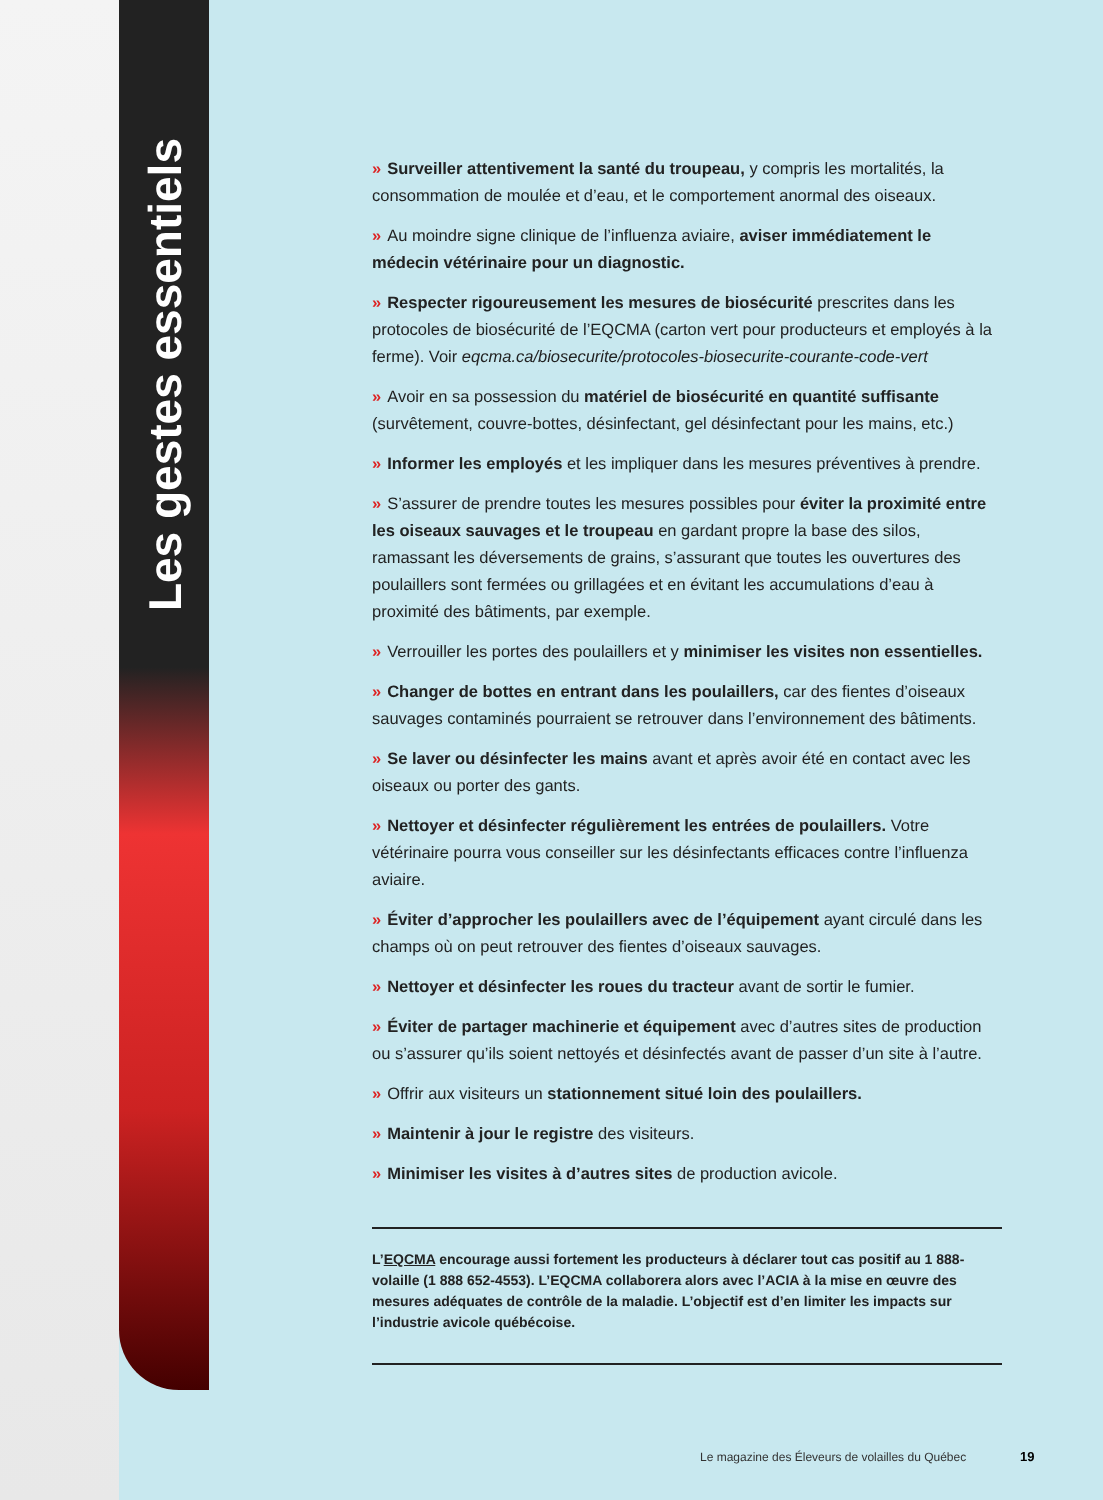Les gestes essentiels
» Surveiller attentivement la santé du troupeau, y compris les mortalités, la consommation de moulée et d’eau, et le comportement anormal des oiseaux.
» Au moindre signe clinique de l’influenza aviaire, aviser immédiatement le médecin vétérinaire pour un diagnostic.
» Respecter rigoureusement les mesures de biosécurité prescrites dans les protocoles de biosécurité de l’EQCMA (carton vert pour producteurs et employés à la ferme). Voir eqcma.ca/biosecurite/protocoles-biosecurite-courante-code-vert
» Avoir en sa possession du matériel de biosécurité en quantité suffisante (survêtement, couvre-bottes, désinfectant, gel désinfectant pour les mains, etc.)
» Informer les employés et les impliquer dans les mesures préventives à prendre.
» S’assurer de prendre toutes les mesures possibles pour éviter la proximité entre les oiseaux sauvages et le troupeau en gardant propre la base des silos, ramassant les déversements de grains, s’assurant que toutes les ouvertures des poulaillers sont fermées ou grillagées et en évitant les accumulations d’eau à proximité des bâtiments, par exemple.
» Verrouiller les portes des poulaillers et y minimiser les visites non essentielles.
» Changer de bottes en entrant dans les poulaillers, car des fientes d’oiseaux sauvages contaminés pourraient se retrouver dans l’environnement des bâtiments.
» Se laver ou désinfecter les mains avant et après avoir été en contact avec les oiseaux ou porter des gants.
» Nettoyer et désinfecter régulièrement les entrées de poulaillers. Votre vétérinaire pourra vous conseiller sur les désinfectants efficaces contre l’influenza aviaire.
» Éviter d’approcher les poulaillers avec de l’équipement ayant circulé dans les champs où on peut retrouver des fientes d’oiseaux sauvages.
» Nettoyer et désinfecter les roues du tracteur avant de sortir le fumier.
» Éviter de partager machinerie et équipement avec d’autres sites de production ou s’assurer qu’ils soient nettoyés et désinfectés avant de passer d’un site à l’autre.
» Offrir aux visiteurs un stationnement situé loin des poulaillers.
» Maintenir à jour le registre des visiteurs.
» Minimiser les visites à d’autres sites de production avicole.
L’EQCMA encourage aussi fortement les producteurs à déclarer tout cas positif au 1 888-volaille (1 888 652-4553). L’EQCMA collaborera alors avec l’ACIA à la mise en œuvre des mesures adéquates de contrôle de la maladie. L’objectif est d’en limiter les impacts sur l’industrie avicole québécoise.
Le magazine des Éleveurs de volailles du Québec
19